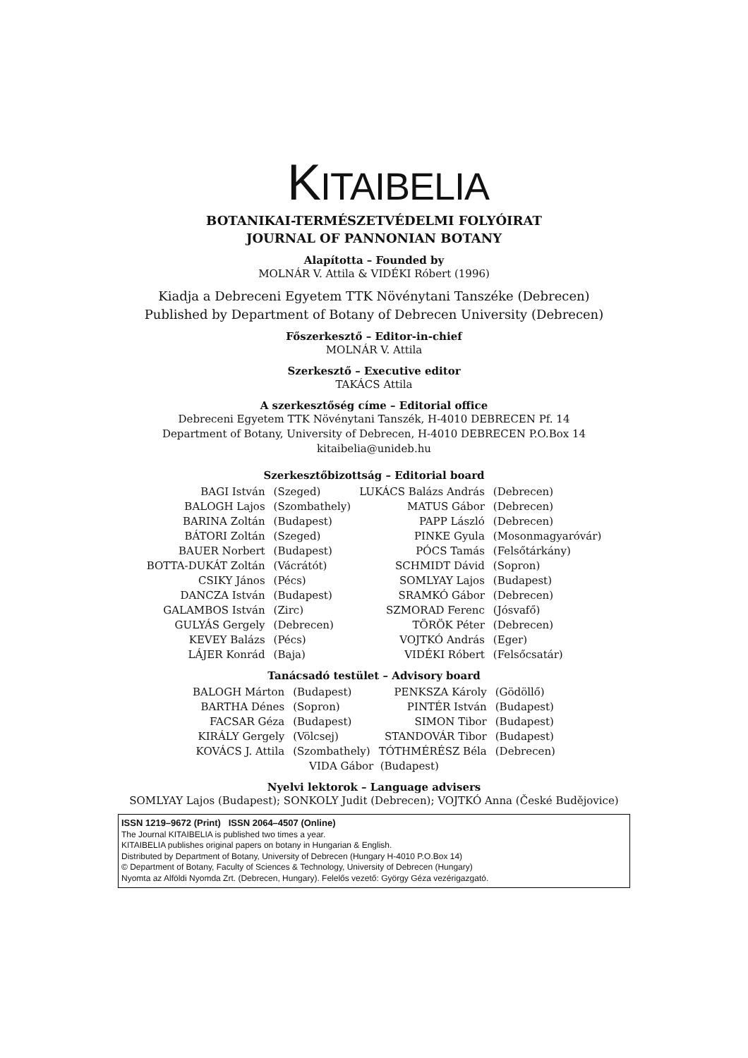KITAIBELIA
BOTANIKAI-TERMÉSZETVÉDELMI FOLYÓIRAT
JOURNAL OF PANNONIAN BOTANY
Alapította – Founded by
MOLNÁR V. Attila & VIDÉKI Róbert (1996)
Kiadja a Debreceni Egyetem TTK Növénytani Tanszéke (Debrecen)
Published by Department of Botany of Debrecen University (Debrecen)
Főszerkesztő – Editor-in-chief
MOLNÁR V. Attila
Szerkesztő – Executive editor
TAKÁCS Attila
A szerkesztőség címe – Editorial office
Debreceni Egyetem TTK Növénytani Tanszék, H-4010 DEBRECEN Pf. 14
Department of Botany, University of Debrecen, H-4010 DEBRECEN P.O.Box 14
kitaibelia@unideb.hu
Szerkesztőbizottság – Editorial board
| BAGI István | (Szeged) | LUKÁCS Balázs András | (Debrecen) |
| BALOGH Lajos | (Szombathely) | MATUS Gábor | (Debrecen) |
| BARINA Zoltán | (Budapest) | PAPP László | (Debrecen) |
| BÁTORI Zoltán | (Szeged) | PINKE Gyula | (Mosonmagyaróvár) |
| BAUER Norbert | (Budapest) | PÓCS Tamás | (Felsőtárkány) |
| BOTTA-DUKÁT Zoltán | (Vácrátót) | SCHMIDT Dávid | (Sopron) |
| CSIKY János | (Pécs) | SOMLYAY Lajos | (Budapest) |
| DANCZA István | (Budapest) | SRAMKÓ Gábor | (Debrecen) |
| GALAMBOS István | (Zirc) | SZMORAD Ferenc | (Jósvafő) |
| GULYÁS Gergely | (Debrecen) | TÖRÖK Péter | (Debrecen) |
| KEVEY Balázs | (Pécs) | VOJTKÓ András | (Eger) |
| LÁJER Konrád | (Baja) | VIDÉKI Róbert | (Felsőcsatár) |
Tanácsadó testület – Advisory board
| BALOGH Márton | (Budapest) | PENKSZA Károly | (Gödöllő) |
| BARTHA Dénes | (Sopron) | PINTÉR István | (Budapest) |
| FACSAR Géza | (Budapest) | SIMON Tibor | (Budapest) |
| KIRÁLY Gergely | (Völcsej) | STANDOVÁR Tibor | (Budapest) |
| KOVÁCS J. Attila | (Szombathely) | TÓTHMÉRÉSZ Béla | (Debrecen) |
VIDA Gábor (Budapest)
Nyelvi lektorok – Language advisers
SOMLYAY Lajos (Budapest); SONKOLY Judit (Debrecen); VOJTKÓ Anna (České Budějovice)
ISSN 1219–9672 (Print) ISSN 2064–4507 (Online)
The Journal KITAIBELIA is published two times a year.
KITAIBELIA publishes original papers on botany in Hungarian & English.
Distributed by Department of Botany, University of Debrecen (Hungary H-4010 P.O.Box 14)
© Department of Botany, Faculty of Sciences & Technology, University of Debrecen (Hungary)
Nyomta az Alföldi Nyomda Zrt. (Debrecen, Hungary). Felelős vezető: György Géza vezérigazgató.